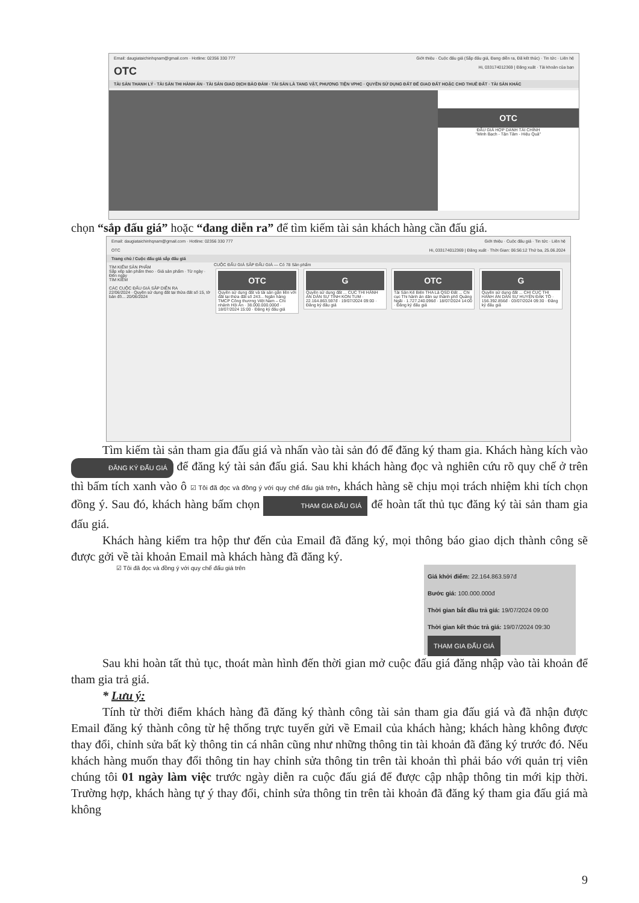Email: daugiataichinhqnam@gmail.com · Hotline: 02356 330 777 Giới thiệu · Cuộc đấu giá (Sắp đấu giá, Đang diễn ra, Đã kết thúc) · Tin tức · Liên hệ
OTC Hi, 033174012369 | Đăng xuất · Tài khoản của bạn
TÀI SẢN THANH LÝ · TÀI SẢN THI HÀNH ÁN · TÀI SẢN GIAO DỊCH BẢO ĐẢM · TÀI SẢN LÀ TANG VẬT, PHƯƠNG TIỆN VPHC · QUYỀN SỬ DỤNG ĐẤT ĐỂ GIAO ĐẤT HOẶC CHO THUÊ ĐẤT · TÀI SẢN KHÁC
OTC
ĐẤU GIÁ HỢP DANH TÀI CHÍNH
"Minh Bạch - Tận Tâm - Hiệu Quả"
chọn “sắp đấu giá” hoặc “đang diễn ra” để tìm kiếm tài sản khách hàng cần đấu giá.
Email: daugiataichinhqnam@gmail.com · Hotline: 02356 330 777 Giới thiệu · Cuộc đấu giá · Tin tức · Liên hệ
OTC Hi, 033174012369 | Đăng xuất · Thời Gian: 06:56:12 Thứ ba, 25.06.2024
Trang chủ / Cuộc đấu giá sắp đấu giá
TÌM KIẾM SẢN PHẨM
Sắp xếp sản phẩm theo · Giá sản phẩm · Từ ngày · Đến ngày
TÌM KIẾM
CÁC CUỘC ĐẤU GIÁ SẮP DIỄN RA
22/06/2024 · Quyền sử dụng đất tại thửa đất số 15, tờ bản đồ... 20/06/2024
CUỘC ĐẤU GIÁ SẮP ĐẤU GIÁ — Có 78 Sản phẩm
OTC
Quyền sử dụng đất và tài sản gắn liền với đất tại thửa đất số 243... Ngân hàng TMCP Công thương Việt Nam – Chi nhánh Hội An · 38.000.000.000đ · 18/07/2024 15:00 · Đăng ký đấu giá
G
Quyền sử dụng đất ... CỤC THI HÀNH ÁN DÂN SỰ TỈNH KON TUM · 22.164.863.597đ · 19/07/2024 09:00 · Đăng ký đấu giá
OTC
Tài Sản Kê Biên THA Là QSD Đất ... Chi cục Thi hành án dân sự thành phố Quảng Ngãi · 1.727.240.096đ · 18/07/2024 14:00 · Đăng ký đấu giá
G
Quyền sử dụng đất ... CHI CỤC THI HÀNH ÁN DÂN SỰ HUYỆN ĐĂK TÔ · 156.392.856đ · 03/07/2024 09:30 · Đăng ký đấu giá
Tìm kiếm tài sản tham gia đấu giá và nhấn vào tài sản đó để đăng ký tham gia. Khách hàng kích vào ĐĂNG KÝ ĐẤU GIÁ để đăng ký tài sản đấu giá. Sau khi khách hàng đọc và nghiên cứu rõ quy chế ở trên thì bấm tích xanh vào ô ☑ Tôi đã đọc và đồng ý với quy chế đấu giá trên, khách hàng sẽ chịu mọi trách nhiệm khi tích chọn đồng ý. Sau đó, khách hàng bấm chọn THAM GIA ĐẤU GIÁ để hoàn tất thủ tục đăng ký tài sản tham gia đấu giá.
Khách hàng kiểm tra hộp thư đến của Email đã đăng ký, mọi thông báo giao dịch thành công sẽ được gởi về tài khoản Email mà khách hàng đã đăng ký.
☑ Tôi đã đọc và đồng ý với quy chế đấu giá trên
Giá khởi điểm: 22.164.863.597đ
Bước giá: 100.000.000đ
Thời gian bắt đầu trả giá: 19/07/2024 09:00
Thời gian kết thúc trả giá: 19/07/2024 09:30
THAM GIA ĐẤU GIÁ
Sau khi hoàn tất thủ tục, thoát màn hình đến thời gian mở cuộc đấu giá đăng nhập vào tài khoản để tham gia trả giá.
* Lưu ý:
Tính từ thời điểm khách hàng đã đăng ký thành công tài sản tham gia đấu giá và đã nhận được Email đăng ký thành công từ hệ thống trực tuyến gửi về Email của khách hàng; khách hàng không được thay đổi, chỉnh sửa bất kỳ thông tin cá nhân cũng như những thông tin tài khoản đã đăng ký trước đó. Nếu khách hàng muốn thay đổi thông tin hay chỉnh sửa thông tin trên tài khoản thì phải báo với quản trị viên chúng tôi 01 ngày làm việc trước ngày diễn ra cuộc đấu giá để được cập nhập thông tin mới kịp thời. Trường hợp, khách hàng tự ý thay đổi, chỉnh sửa thông tin trên tài khoản đã đăng ký tham gia đấu giá mà không
9